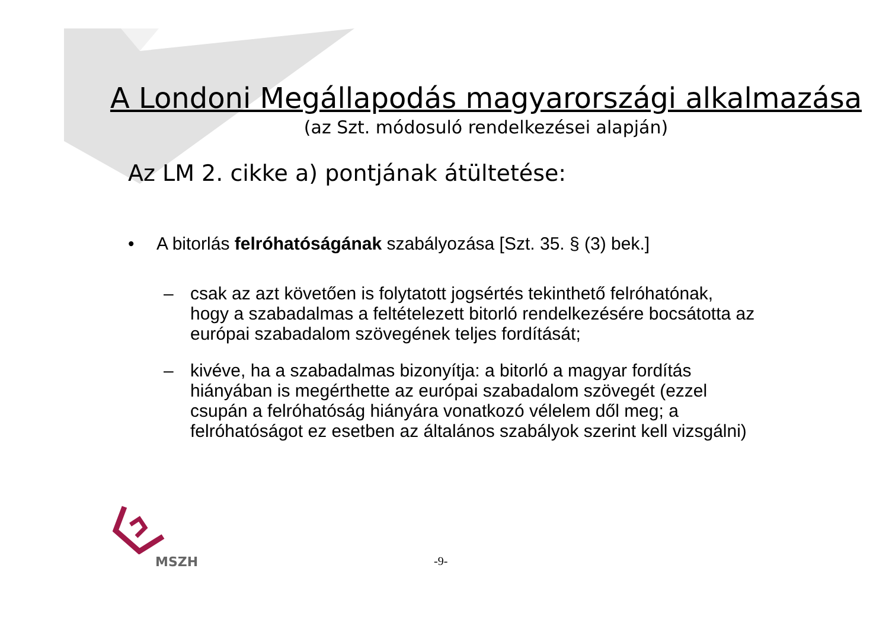A Londoni Megállapodás magyarországi alkalmazása
(az Szt. módosuló rendelkezései alapján)
Az LM 2. cikke a) pontjának átültetése:
• A bitorlás felróhatóságának szabályozása [Szt. 35. § (3) bek.]
– csak az azt követően is folytatott jogsértés tekinthető felróhatónak, hogy a szabadalmas a feltételezett bitorló rendelkezésére bocsátotta az európai szabadalom szövegének teljes fordítását;
– kivéve, ha a szabadalmas bizonyítja: a bitorló a magyar fordítás hiányában is megérthette az európai szabadalom szövegét (ezzel csupán a felróhatóság hiányára vonatkozó vélelem dől meg; a felróhatóságot ez esetben az általános szabályok szerint kell vizsgálni)
MSZH -9-